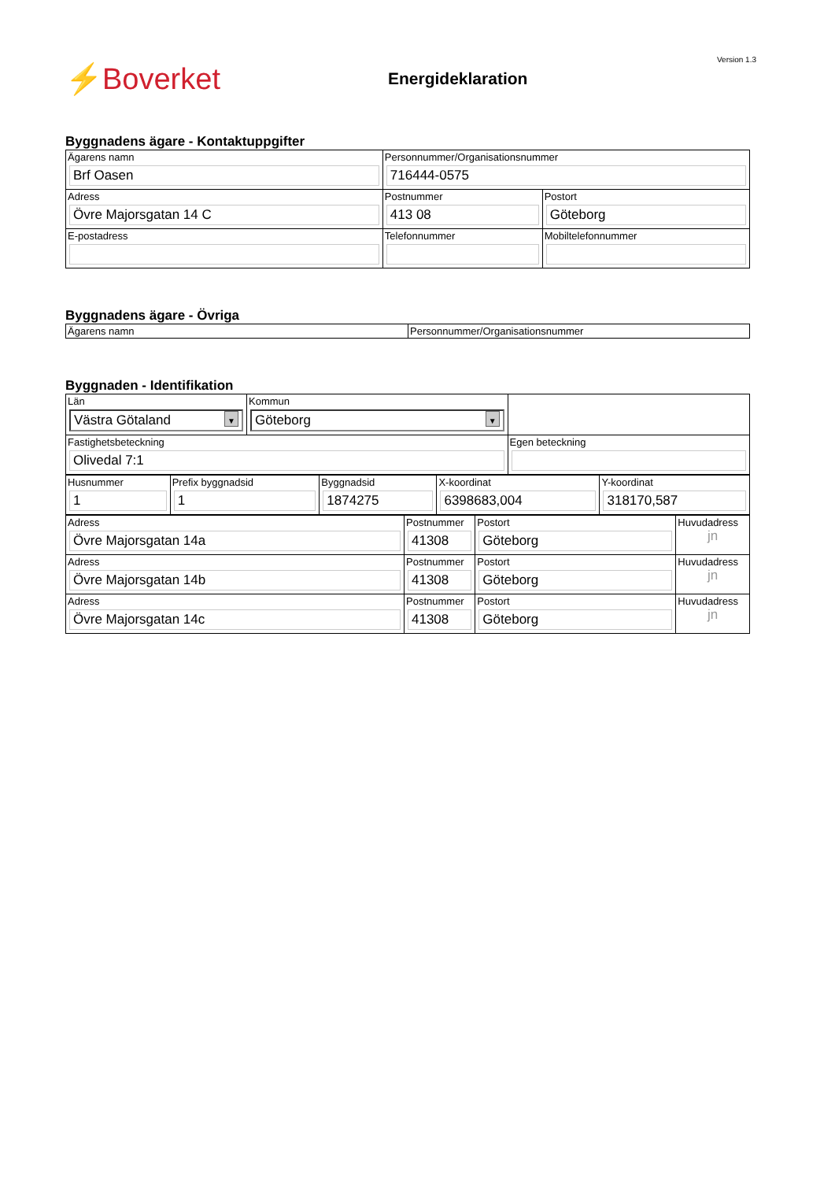⚡Boverket
Energideklaration
Version 1.3
Byggnadens ägare - Kontaktuppgifter
| Ägarens namn Brf Oasen | Personnummer/Organisationsnummer 716444-0575 | | |
| Adress Övre Majorsgatan 14 C | Postnummer 413 08 | Postort Göteborg | |
| E-postadress | Telefonnummer | | Mobiltelefonnummer |
Byggnadens ägare - Övriga
| Ägarens namn | Personnummer/Organisationsnummer |
Byggnaden - Identifikation
| Län Västra Götaland ▼ | Kommun Göteborg ▼ | |
| Fastighetsbeteckning Olivedal 7:1 | | Egen beteckning |
| Husnummer 1 | Prefix byggnadsid 1 | Byggnadsid 1874275 | X-koordinat 6398683,004 | Y-koordinat 318170,587 |
| Adress Övre Majorsgatan 14a | Postnummer 41308 | Postort Göteborg | Huvudadress jn |
| Adress Övre Majorsgatan 14b | Postnummer 41308 | Postort Göteborg | Huvudadress jn |
| Adress Övre Majorsgatan 14c | Postnummer 41308 | Postort Göteborg | Huvudadress jn |